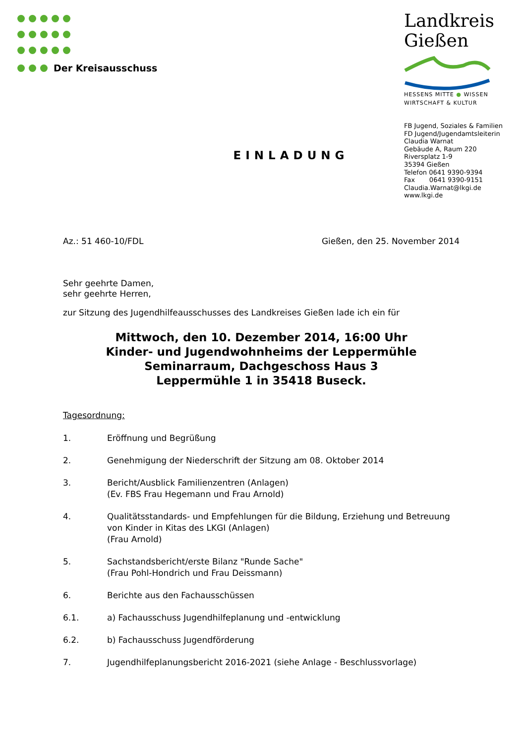Der Kreisausschuss
Landkreis
Gießen
HESSENS MITTE ● WISSEN
WIRTSCHAFT & KULTUR
FB Jugend, Soziales & Familien
FD Jugend/Jugendamtsleiterin
Claudia Warnat
Gebäude A, Raum 220
Riversplatz 1-9
35394 Gießen
Telefon 0641 9390-9394
Fax 0641 9390-9151
Claudia.Warnat@lkgi.de
www.lkgi.de
EINLADUNG
Az.: 51 460-10/FDL Gießen, den 25. November 2014
Sehr geehrte Damen,
sehr geehrte Herren,
zur Sitzung des Jugendhilfeausschusses des Landkreises Gießen lade ich ein für
Mittwoch, den 10. Dezember 2014, 16:00 Uhr
Kinder- und Jugendwohnheims der Leppermühle
Seminarraum, Dachgeschoss Haus 3
Leppermühle 1 in 35418 Buseck.
Tagesordnung:
1. Eröffnung und Begrüßung
2. Genehmigung der Niederschrift der Sitzung am 08. Oktober 2014
3. Bericht/Ausblick Familienzentren (Anlagen)
(Ev. FBS Frau Hegemann und Frau Arnold)
4. Qualitätsstandards- und Empfehlungen für die Bildung, Erziehung und Betreuung von Kinder in Kitas des LKGI (Anlagen)
(Frau Arnold)
5. Sachstandsbericht/erste Bilanz "Runde Sache"
(Frau Pohl-Hondrich und Frau Deissmann)
6. Berichte aus den Fachausschüssen
6.1. a) Fachausschuss Jugendhilfeplanung und -entwicklung
6.2. b) Fachausschuss Jugendförderung
7. Jugendhilfeplanungsbericht 2016-2021 (siehe Anlage - Beschlussvorlage)